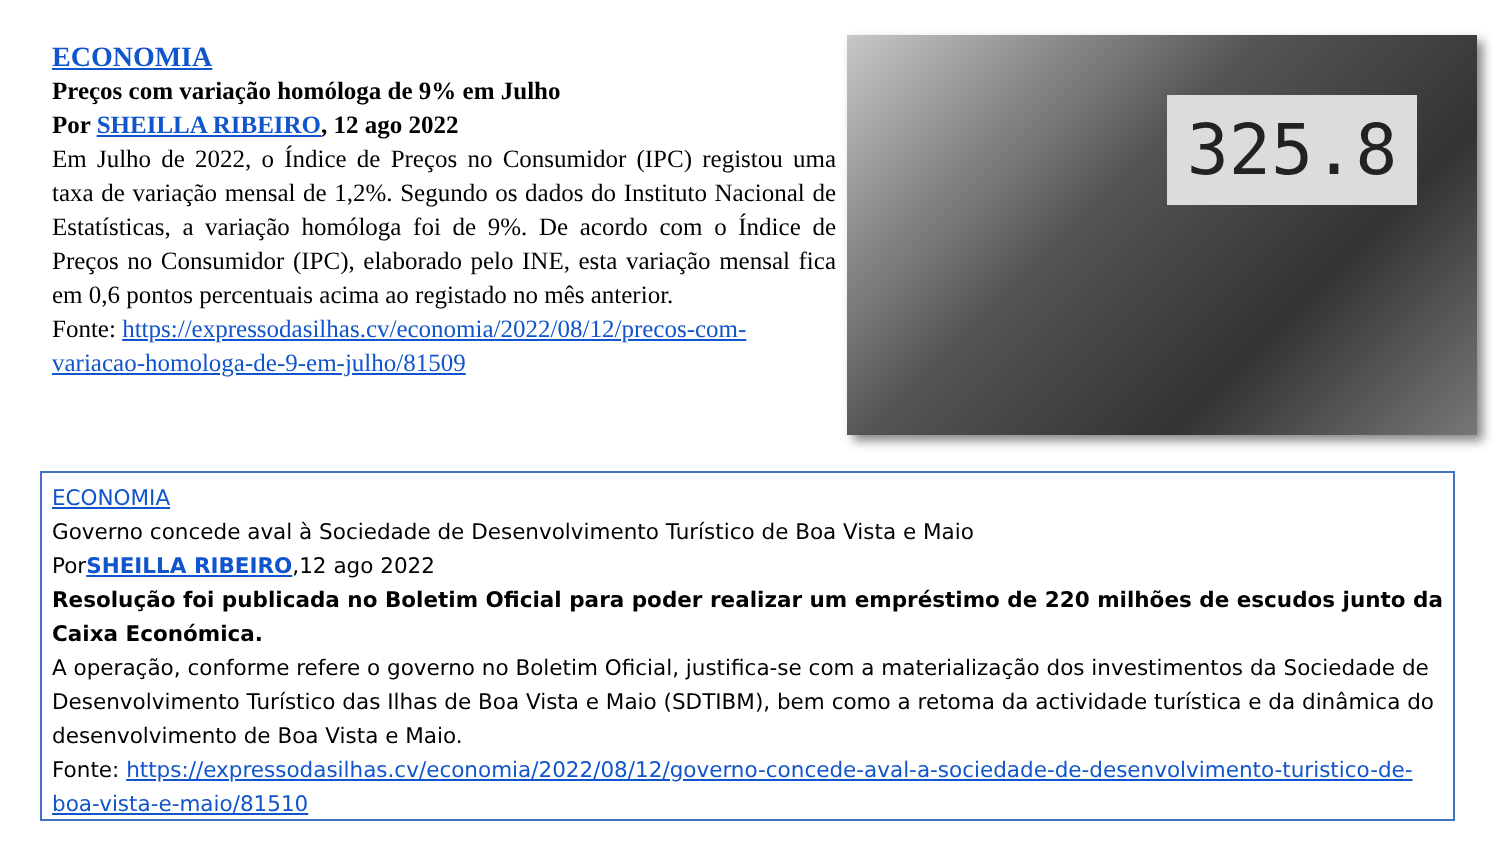ECONOMIA
Preços com variação homóloga de 9% em Julho
Por SHEILLA RIBEIRO, 12 ago 2022
Em Julho de 2022, o Índice de Preços no Consumidor (IPC) registou uma taxa de variação mensal de 1,2%. Segundo os dados do Instituto Nacional de Estatísticas, a variação homóloga foi de 9%. De acordo com o Índice de Preços no Consumidor (IPC), elaborado pelo INE, esta variação mensal fica em 0,6 pontos percentuais acima ao registado no mês anterior.
Fonte: https://expressodasilhas.cv/economia/2022/08/12/precos-com-variacao-homologa-de-9-em-julho/81509
325.8
ECONOMIA
Governo concede aval à Sociedade de Desenvolvimento Turístico de Boa Vista e Maio
PorSHEILLA RIBEIRO,12 ago 2022
Resolução foi publicada no Boletim Oficial para poder realizar um empréstimo de 220 milhões de escudos junto da Caixa Económica.
A operação, conforme refere o governo no Boletim Oficial, justifica-se com a materialização dos investimentos da Sociedade de Desenvolvimento Turístico das Ilhas de Boa Vista e Maio (SDTIBM), bem como a retoma da actividade turística e da dinâmica do desenvolvimento de Boa Vista e Maio.
Fonte: https://expressodasilhas.cv/economia/2022/08/12/governo-concede-aval-a-sociedade-de-desenvolvimento-turistico-de-boa-vista-e-maio/81510